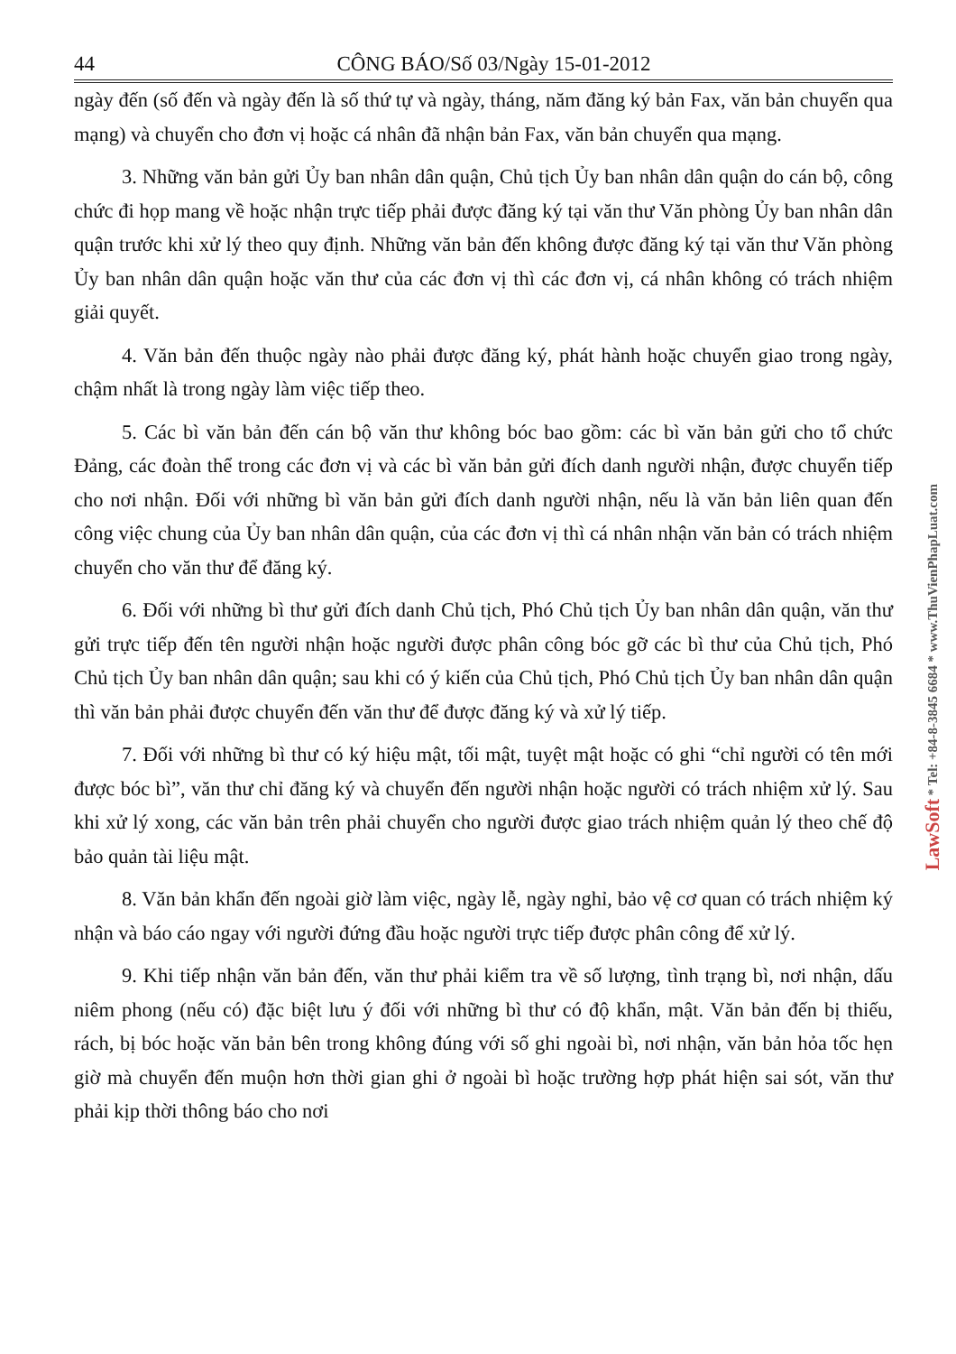44 CÔNG BÁO/Số 03/Ngày 15-01-2012
ngày đến (số đến và ngày đến là số thứ tự và ngày, tháng, năm đăng ký bản Fax, văn bản chuyển qua mạng) và chuyển cho đơn vị hoặc cá nhân đã nhận bản Fax, văn bản chuyển qua mạng.
3. Những văn bản gửi Ủy ban nhân dân quận, Chủ tịch Ủy ban nhân dân quận do cán bộ, công chức đi họp mang về hoặc nhận trực tiếp phải được đăng ký tại văn thư Văn phòng Ủy ban nhân dân quận trước khi xử lý theo quy định. Những văn bản đến không được đăng ký tại văn thư Văn phòng Ủy ban nhân dân quận hoặc văn thư của các đơn vị thì các đơn vị, cá nhân không có trách nhiệm giải quyết.
4. Văn bản đến thuộc ngày nào phải được đăng ký, phát hành hoặc chuyển giao trong ngày, chậm nhất là trong ngày làm việc tiếp theo.
5. Các bì văn bản đến cán bộ văn thư không bóc bao gồm: các bì văn bản gửi cho tổ chức Đảng, các đoàn thể trong các đơn vị và các bì văn bản gửi đích danh người nhận, được chuyển tiếp cho nơi nhận. Đối với những bì văn bản gửi đích danh người nhận, nếu là văn bản liên quan đến công việc chung của Ủy ban nhân dân quận, của các đơn vị thì cá nhân nhận văn bản có trách nhiệm chuyển cho văn thư để đăng ký.
6. Đối với những bì thư gửi đích danh Chủ tịch, Phó Chủ tịch Ủy ban nhân dân quận, văn thư gửi trực tiếp đến tên người nhận hoặc người được phân công bóc gỡ các bì thư của Chủ tịch, Phó Chủ tịch Ủy ban nhân dân quận; sau khi có ý kiến của Chủ tịch, Phó Chủ tịch Ủy ban nhân dân quận thì văn bản phải được chuyển đến văn thư để được đăng ký và xử lý tiếp.
7. Đối với những bì thư có ký hiệu mật, tối mật, tuyệt mật hoặc có ghi “chỉ người có tên mới được bóc bì”, văn thư chỉ đăng ký và chuyển đến người nhận hoặc người có trách nhiệm xử lý. Sau khi xử lý xong, các văn bản trên phải chuyển cho người được giao trách nhiệm quản lý theo chế độ bảo quản tài liệu mật.
8. Văn bản khẩn đến ngoài giờ làm việc, ngày lễ, ngày nghỉ, bảo vệ cơ quan có trách nhiệm ký nhận và báo cáo ngay với người đứng đầu hoặc người trực tiếp được phân công để xử lý.
9. Khi tiếp nhận văn bản đến, văn thư phải kiểm tra về số lượng, tình trạng bì, nơi nhận, dấu niêm phong (nếu có) đặc biệt lưu ý đối với những bì thư có độ khẩn, mật. Văn bản đến bị thiếu, rách, bị bóc hoặc văn bản bên trong không đúng với số ghi ngoài bì, nơi nhận, văn bản hỏa tốc hẹn giờ mà chuyển đến muộn hơn thời gian ghi ở ngoài bì hoặc trường hợp phát hiện sai sót, văn thư phải kịp thời thông báo cho nơi
LawSoft * Tel: +84-8-3845 6684 * www.ThuVienPhapLuat.com